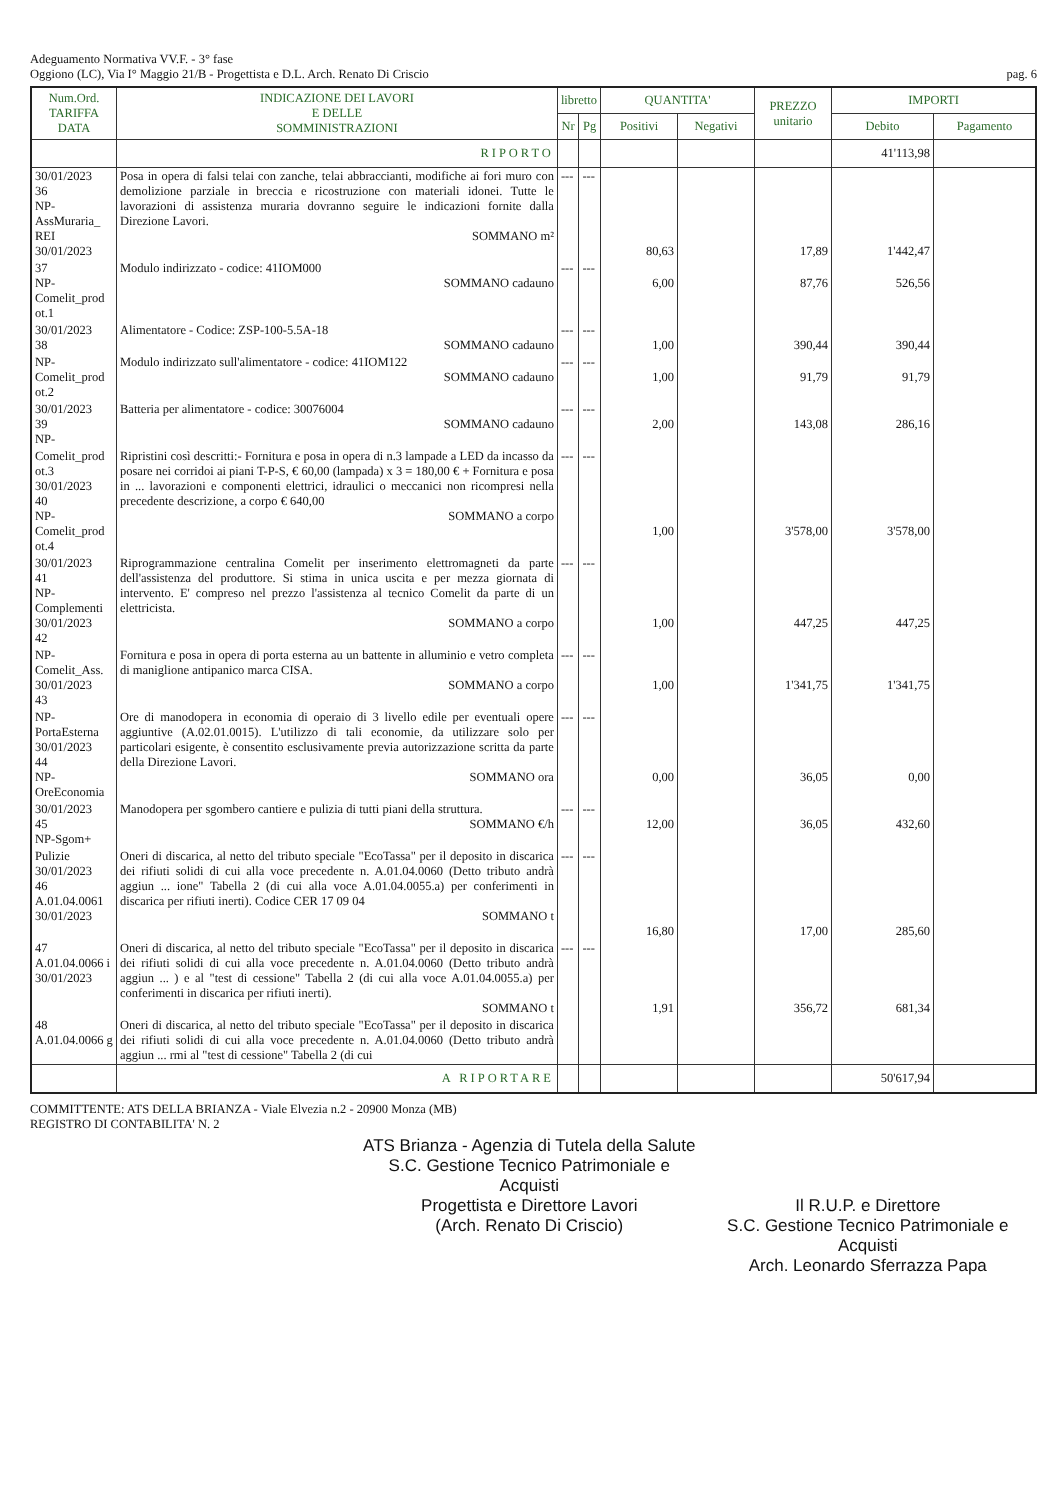Adeguamento Normativa VV.F. - 3° fase
Oggiono (LC), Via I° Maggio 21/B - Progettista e D.L. Arch. Renato Di Criscio
pag. 6
| Num.Ord. TARIFFA DATA | INDICAZIONE DEI LAVORI E DELLE SOMMINISTRAZIONI | libretto | | QUANTITA' | | PREZZO unitario | IMPORTI | |
| --- | --- | --- | --- | --- | --- | --- | --- | --- |
| | | Nr | Pg | Positivi | Negativi | | Debito | Pagamento |
| | RIPORTO | | | | | | 41'113,98 | |
| 30/01/2023 36 NP-AssMuraria_ REI 30/01/2023 | Posa in opera di falsi telai con zanche, telai abbraccianti, modifiche ai fori muro con demolizione parziale in breccia e ricostruzione con materiali idonei. Tutte le lavorazioni di assistenza muraria dovranno seguire le indicazioni fornite dalla Direzione Lavori. SOMMANO m² | --- | --- | 80,63 | | 17,89 | 1'442,47 | |
| 37 NP-Comelit_prod ot.1 | Modulo indirizzato - codice: 41IOM000 SOMMANO cadauno | --- | --- | 6,00 | | 87,76 | 526,56 | |
| 30/01/2023 38 | Alimentatore - Codice: ZSP-100-5.5A-18 SOMMANO cadauno | --- | --- | 1,00 | | 390,44 | 390,44 | |
| NP-Comelit_prod ot.2 | Modulo indirizzato sull'alimentatore - codice: 41IOM122 SOMMANO cadauno | --- | --- | 1,00 | | 91,79 | 91,79 | |
| 30/01/2023 39 NP- | Batteria per alimentatore - codice: 30076004 SOMMANO cadauno | --- | --- | 2,00 | | 143,08 | 286,16 | |
| Comelit_prod ot.3 30/01/2023 40 NP-Comelit_prod ot.4 | Ripristini così descritti:- Fornitura e posa in opera di n.3 lampade a LED da incasso da posare nei corridoi ai piani T-P-S, € 60,00 (lampada) x 3 = 180,00 € + Fornitura e posa in ... lavorazioni e componenti elettrici, idraulici o meccanici non ricompresi nella precedente descrizione, a corpo € 640,00 SOMMANO a corpo | --- | --- | 1,00 | | 3'578,00 | 3'578,00 | |
| 30/01/2023 41 NP-Complementi 30/01/2023 42 | Riprogrammazione centralina Comelit per inserimento elettromagneti da parte dell'assistenza del produttore. Si stima in unica uscita e per mezza giornata di intervento. E' compreso nel prezzo l'assistenza al tecnico Comelit da parte di un elettricista. SOMMANO a corpo | --- | --- | 1,00 | | 447,25 | 447,25 | |
| NP-Comelit_Ass. 30/01/2023 43 | Fornitura e posa in opera di porta esterna au un battente in alluminio e vetro completa di maniglione antipanico marca CISA. SOMMANO a corpo | --- | --- | 1,00 | | 1'341,75 | 1'341,75 | |
| NP-PortaEsterna 30/01/2023 44 NP-OreEconomia | Ore di manodopera in economia di operaio di 3 livello edile per eventuali opere aggiuntive (A.02.01.0015). L'utilizzo di tali economie, da utilizzare solo per particolari esigente, è consentito esclusivamente previa autorizzazione scritta da parte della Direzione Lavori. SOMMANO ora | --- | --- | 0,00 | | 36,05 | 0,00 | |
| 30/01/2023 45 NP-Sgom+ | Manodopera per sgombero cantiere e pulizia di tutti piani della struttura. SOMMANO €/h | --- | --- | 12,00 | | 36,05 | 432,60 | |
| Pulizie 30/01/2023 46 A.01.04.0061 30/01/2023 | Oneri di discarica, al netto del tributo speciale "EcoTassa" per il deposito in discarica dei rifiuti solidi di cui alla voce precedente n. A.01.04.0060 (Detto tributo andrà aggiun ... ione" Tabella 2 (di cui alla voce A.01.04.0055.a) per conferimenti in discarica per rifiuti inerti). Codice CER 17 09 04 SOMMANO t | --- | --- | 16,80 | | 17,00 | 285,60 | |
| 47 A.01.04.0066 i 30/01/2023 | Oneri di discarica, al netto del tributo speciale "EcoTassa" per il deposito in discarica dei rifiuti solidi di cui alla voce precedente n. A.01.04.0060 (Detto tributo andrà aggiun ... ) e al "test di cessione" Tabella 2 (di cui alla voce A.01.04.0055.a) per conferimenti in discarica per rifiuti inerti). SOMMANO t | --- | --- | 1,91 | | 356,72 | 681,34 | |
| 48 A.01.04.0066 g | Oneri di discarica, al netto del tributo speciale "EcoTassa" per il deposito in discarica dei rifiuti solidi di cui alla voce precedente n. A.01.04.0060 (Detto tributo andrà aggiun ... rmi al "test di cessione" Tabella 2 (di cui | | | | | | | |
| | A RIPORTARE | | | | | | 50'617,94 | |
COMMITTENTE: ATS DELLA BRIANZA - Viale Elvezia n.2 - 20900 Monza (MB)
REGISTRO DI CONTABILITA' N. 2
ATS Brianza - Agenzia di Tutela della Salute
S.C. Gestione Tecnico Patrimoniale e Acquisti
Progettista e Direttore Lavori
(Arch. Renato Di Criscio)
Il R.U.P. e Direttore
S.C. Gestione Tecnico Patrimoniale e Acquisti
Arch. Leonardo Sferrazza Papa